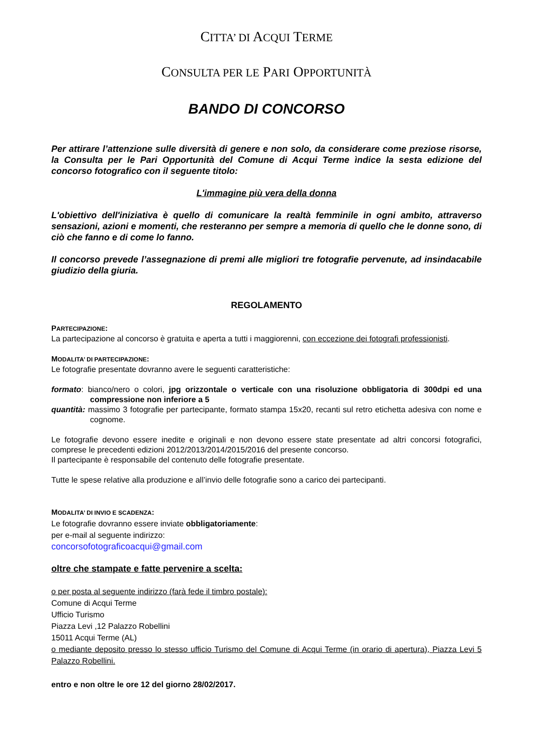CITTA’ DI ACQUI TERME
CONSULTA PER LE PARI OPPORTUNITÀ
BANDO DI CONCORSO
Per attirare l’attenzione sulle diversità di genere e non solo, da considerare come preziose risorse, la Consulta per le Pari Opportunità del Comune di Acqui Terme ìndice la sesta edizione del concorso fotografico con il seguente titolo:
L'immagine più vera della donna
L'obiettivo dell'iniziativa è quello di comunicare la realtà femminile in ogni ambito, attraverso sensazioni, azioni e momenti, che resteranno per sempre a memoria di quello che le donne sono, di ciò che fanno e di come lo fanno.
Il concorso prevede l’assegnazione di premi alle migliori tre fotografie pervenute, ad insindacabile giudizio della giuria.
REGOLAMENTO
PARTECIPAZIONE:
La partecipazione al concorso è gratuita e aperta a tutti i maggiorenni, con eccezione dei fotografi professionisti.
MODALITA’ DI PARTECIPAZIONE:
Le fotografie presentate dovranno avere le seguenti caratteristiche:
formato: bianco/nero o colori, jpg orizzontale o verticale con una risoluzione obbligatoria di 300dpi ed una compressione non inferiore a 5
quantità: massimo 3 fotografie per partecipante, formato stampa 15x20, recanti sul retro etichetta adesiva con nome e cognome.
Le fotografie devono essere inedite e originali e non devono essere state presentate ad altri concorsi fotografici, comprese le precedenti edizioni 2012/2013/2014/2015/2016 del presente concorso.
Il partecipante è responsabile del contenuto delle fotografie presentate.
Tutte le spese relative alla produzione e all’invio delle fotografie sono a carico dei partecipanti.
MODALITA’ DI INVIO E SCADENZA:
Le fotografie dovranno essere inviate obbligatoriamente:
per e-mail al seguente indirizzo:
concorsofotograficoacqui@gmail.com
oltre che stampate e fatte pervenire a scelta:
o per posta al seguente indirizzo (farà fede il timbro postale):
Comune di Acqui Terme
Ufficio Turismo
Piazza Levi ,12 Palazzo Robellini
15011 Acqui Terme (AL)
o mediante deposito presso lo stesso ufficio Turismo del Comune di Acqui Terme (in orario di apertura), Piazza Levi 5 Palazzo Robellini.
entro e non oltre le ore 12 del giorno 28/02/2017.